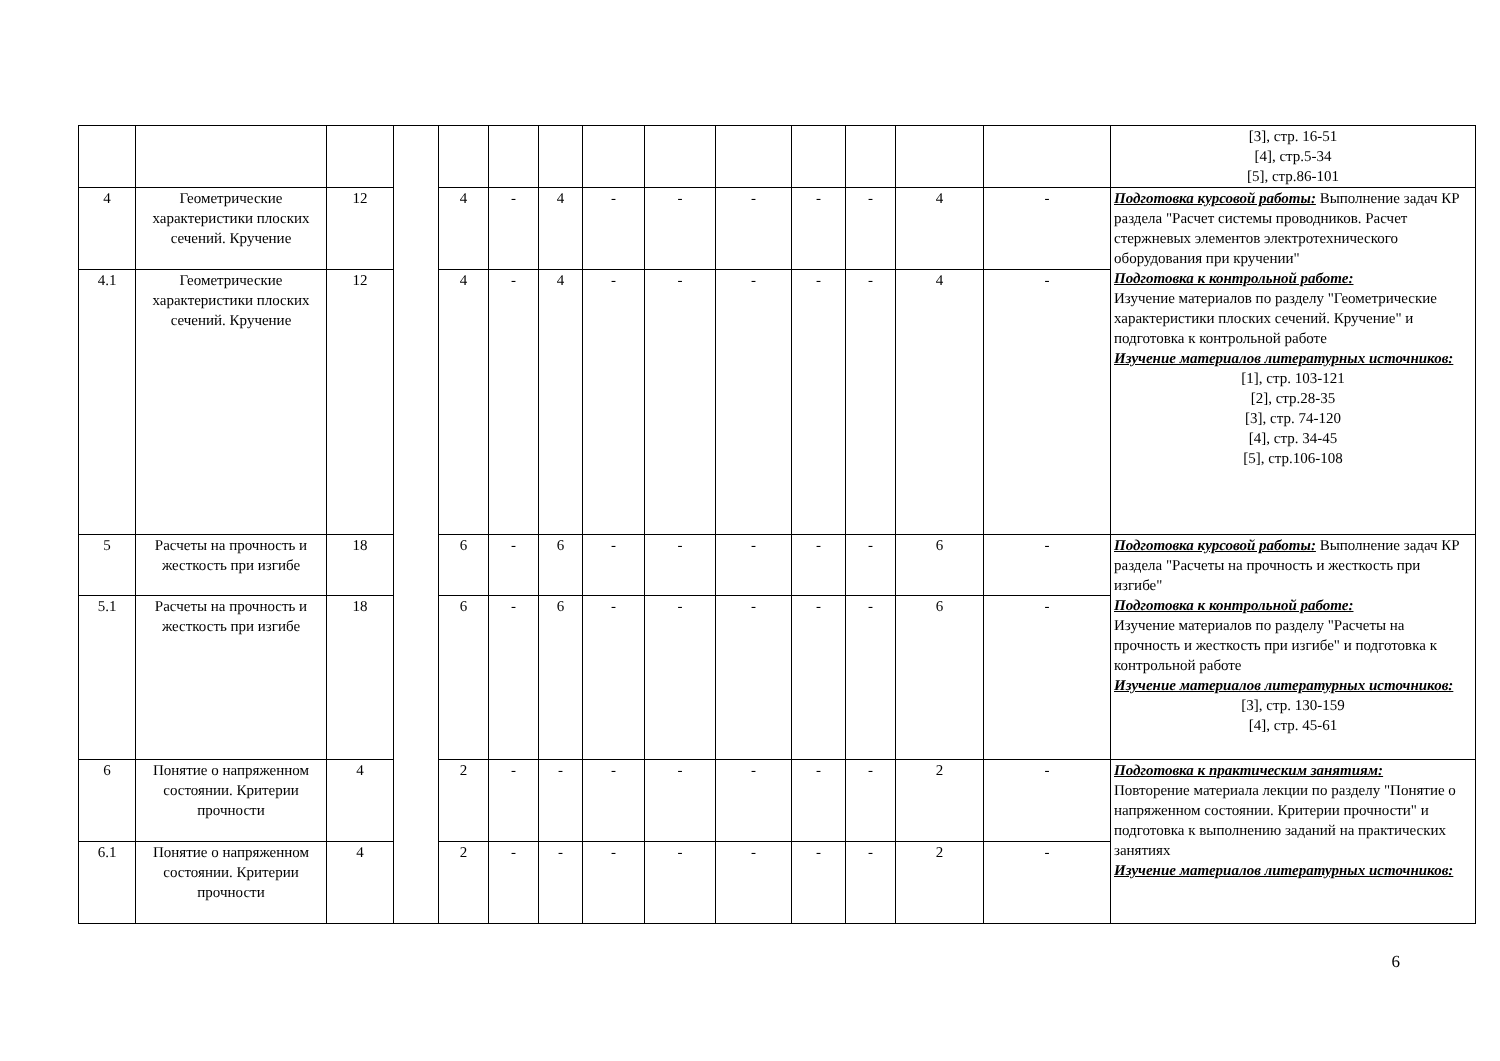| | | | | | | | | | | | | | | [3], стр. 16-51 [4], стр.5-34 [5], стр.86-101 |
| 4 | Геометрические характеристики плоских сечений. Кручение | 12 | | 4 | - | 4 | - | - | - | - | - | 4 | - | Подготовка курсовой работы: Выполнение задач КР раздела "Расчет системы проводников. Расчет стержневых элементов электротехнического оборудования при кручении" Подготовка к контрольной работе: Изучение материалов по разделу "Геометрические характеристики плоских сечений. Кручение" и подготовка к контрольной работе Изучение материалов литературных источников: [1], стр. 103-121 [2], стр.28-35 [3], стр. 74-120 [4], стр. 34-45 [5], стр.106-108 |
| 4.1 | Геометрические характеристики плоских сечений. Кручение | 12 | | 4 | - | 4 | - | - | - | - | - | 4 | - | |
| 5 | Расчеты на прочность и жесткость при изгибе | 18 | | 6 | - | 6 | - | - | - | - | - | 6 | - | Подготовка курсовой работы: Выполнение задач КР раздела "Расчеты на прочность и жесткость при изгибе" Подготовка к контрольной работе: Изучение материалов по разделу "Расчеты на прочность и жесткость при изгибе" и подготовка к контрольной работе Изучение материалов литературных источников: [3], стр. 130-159 [4], стр. 45-61 |
| 5.1 | Расчеты на прочность и жесткость при изгибе | 18 | | 6 | - | 6 | - | - | - | - | - | 6 | - | |
| 6 | Понятие о напряженном состоянии. Критерии прочности | 4 | | 2 | - | - | - | - | - | - | - | 2 | - | Подготовка к практическим занятиям: Повторение материала лекции по разделу "Понятие о напряженном состоянии. Критерии прочности" и подготовка к выполнению заданий на практических занятиях Изучение материалов литературных источников: |
| 6.1 | Понятие о напряженном состоянии. Критерии прочности | 4 | | 2 | - | - | - | - | - | - | - | 2 | - | |
6